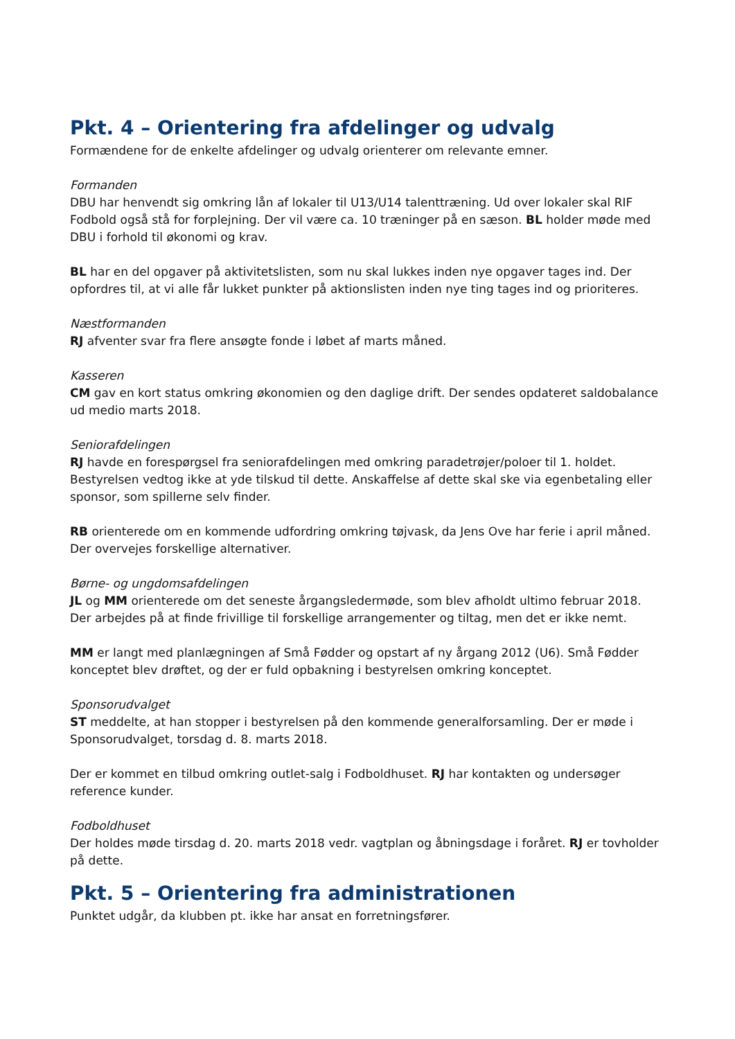Pkt. 4 – Orientering fra afdelinger og udvalg
Formændene for de enkelte afdelinger og udvalg orienterer om relevante emner.
Formanden
DBU har henvendt sig omkring lån af lokaler til U13/U14 talenttræning. Ud over lokaler skal RIF Fodbold også stå for forplejning. Der vil være ca. 10 træninger på en sæson. BL holder møde med DBU i forhold til økonomi og krav.
BL har en del opgaver på aktivitetslisten, som nu skal lukkes inden nye opgaver tages ind. Der opfordres til, at vi alle får lukket punkter på aktionslisten inden nye ting tages ind og prioriteres.
Næstformanden
RJ afventer svar fra flere ansøgte fonde i løbet af marts måned.
Kasseren
CM gav en kort status omkring økonomien og den daglige drift. Der sendes opdateret saldobalance ud medio marts 2018.
Seniorafdelingen
RJ havde en forespørgsel fra seniorafdelingen med omkring paradetrøjer/poloer til 1. holdet. Bestyrelsen vedtog ikke at yde tilskud til dette. Anskaffelse af dette skal ske via egenbetaling eller sponsor, som spillerne selv finder.
RB orienterede om en kommende udfordring omkring tøjvask, da Jens Ove har ferie i april måned. Der overvejes forskellige alternativer.
Børne- og ungdomsafdelingen
JL og MM orienterede om det seneste årgangsledermøde, som blev afholdt ultimo februar 2018. Der arbejdes på at finde frivillige til forskellige arrangementer og tiltag, men det er ikke nemt.
MM er langt med planlægningen af Små Fødder og opstart af ny årgang 2012 (U6). Små Fødder konceptet blev drøftet, og der er fuld opbakning i bestyrelsen omkring konceptet.
Sponsorudvalget
ST meddelte, at han stopper i bestyrelsen på den kommende generalforsamling. Der er møde i Sponsorudvalget, torsdag d. 8. marts 2018.
Der er kommet en tilbud omkring outlet-salg i Fodboldhuset. RJ har kontakten og undersøger reference kunder.
Fodboldhuset
Der holdes møde tirsdag d. 20. marts 2018 vedr. vagtplan og åbningsdage i foråret. RJ er tovholder på dette.
Pkt. 5 – Orientering fra administrationen
Punktet udgår, da klubben pt. ikke har ansat en forretningsfører.